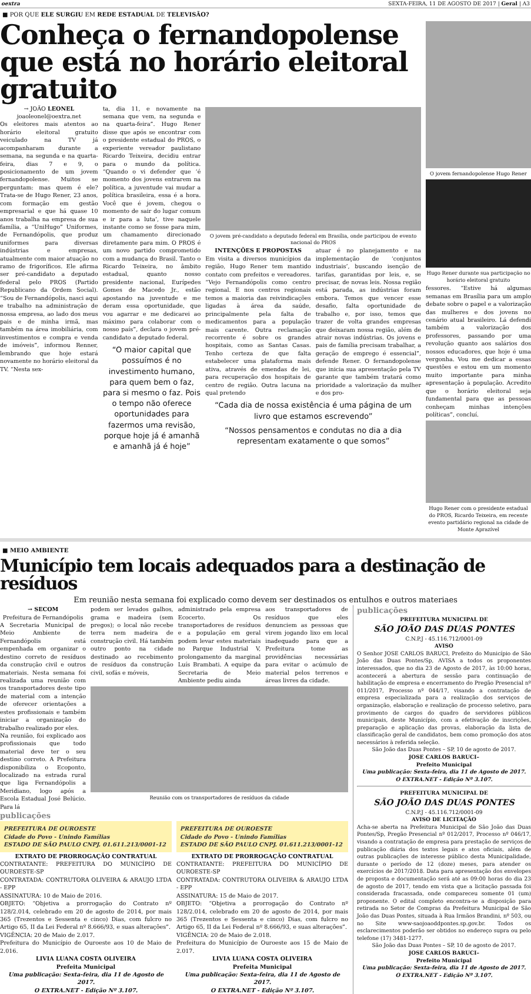oextra SEXTA-FEIRA, 11 DE AGOSTO DE 2017 | Geral | A3
■ POR QUE ELE SURGIU EM REDE ESTADUAL DE TELEVISÃO?
Conheça o fernandopolense que está no horário eleitoral gratuito
→ JOÃO LEONEL
joaoleonel@oextra.net
Os eleitores mais atentos ao horário eleitoral gratuito veiculado na TV já acompanharam durante a semana, na segunda e na quarta-feira, dias 7 e 9, o posicionamento de um jovem fernandopolense. Muitos se perguntam: mas quem é ele? Trata-se de Hugo Rener, 23 anos, com formação em gestão empresarial e que há quase 10 anos trabalha na empresa de sua família, a “UniHugo” Uniformes, de Fernandópolis, que produz uniformes para diversas indústrias e empresas, atualmente com maior atuação no ramo de frigoríficos. Ele afirma ser pré-candidato a deputado federal pelo PROS (Partido Republicano da Ordem Social). “Sou de Fernandópolis, nasci aqui e trabalho na administração de nossa empresa, ao lado dos meus pais e de minha irmã, mas também na área imobiliária, com investimentos e compra e venda de imóveis”, informou Renner, lembrando que hoje estará novamente no horário eleitoral da TV. “Nesta sex-
ta, dia 11, e novamente na semana que vem, na segunda e na quarta-feira”. Hugo Rener disse que após se encontrar com o presidente estadual do PROS, o experiente vereador paulistano Ricardo Teixeira, decidiu entrar para o mundo da política. “Quando o vi defender que ‘é momento dos jovens entrarem na política, a juventude vai mudar a política brasileira, essa é a hora. Você que é jovem, chegou o momento de sair do lugar comum e ir para a luta’, tive naquele instante como se fosse para mim, um chamamento direcionado diretamente para mim. O PROS é um novo partido comprometido com a mudança do Brasil. Tanto o Ricardo Teixeira, no âmbito estadual, quanto nosso presidente nacional, Eurípedes Gomes de Macedo Jr., estão apostando na juventude e me deram essa oportunidade, que vou agarrar e me dedicarei ao máximo para colaborar com o nosso país”, declara o jovem pré-candidato a deputado federal.
“O maior capital que possuímos é no investimento humano, para quem bem o faz, para si mesmo o faz. Pois o tempo não oferece oportunidades para fazermos uma revisão, porque hoje já é amanhã e amanhã já é hoje”
O jovem pré-candidato a deputado federal em Brasília, onde participou de evento nacional do PROS
INTENÇÕES E PROPOSTAS
Em visita a diversos municípios da região, Hugo Rener tem mantido contato com prefeitos e vereadores. “Vejo Fernandópolis como centro regional. E nos centros regionais temos a maioria das reivindicações ligadas à área da saúde, principalmente pela falta de medicamentos para a população mais carente. Outra reclamação recorrente é sobre os grandes hospitais, como as Santas Casas. Tenho certeza de que falta estabelecer uma plataforma mais ativa, através de emendas de lei, para recuperação dos hospitais de centro de região. Outra lacuna na qual pretendo
atuar é no planejamento e na implementação de ‘conjuntos industriais’, buscando isenção de tarifas, garantidas por leis, e, se precisar, de novas leis. Nossa região está parada, as indústrias foram embora. Temos que vencer esse desafio, falta oportunidade de trabalho e, por isso, temos que trazer de volta grandes empresas que deixaram nossa região, além de atrair novas indústrias. Os jovens e pais de família precisam trabalhar, a geração de emprego é essencial”, defende Rener. O fernandopolense que inicia sua apresentação pela TV garante que também tratará como prioridade a valorização da mulher e dos pro-
“Cada dia de nossa existência é uma página de um livro que estamos escrevendo”
“Nossos pensamentos e condutas no dia a dia representam exatamente o que somos”
O jovem fernandopolense Hugo Rener
Hugo Rener durante sua participação no horário eleitoral gratuito
fessores. “Estive há algumas semanas em Brasília para um amplo debate sobre o papel e a valorização das mulheres e dos jovens no cenário atual brasileiro. Lá defendi também a valorização dos professores, passando por uma revolução quanto aos salários dos nossos educadores, que hoje é uma vergonha. Vou me dedicar a essas questões e estou em um momento muito importante para minha apresentação à população. Acredito que o horário eleitoral seja fundamental para que as pessoas conheçam minhas intenções políticas”, concluí.
Hugo Rener com o presidente estadual do PROS, Ricardo Teixeira, em recente evento partidário regional na cidade de Monte Aprazível
■ MEIO AMBIENTE
Município tem locais adequados para a destinação de resíduos
Em reunião nesta semana foi explicado como devem ser destinados os entulhos e outros materiaes
→ SECOM
Prefeitura de Fernandópolis
A Secretaria Municipal de Meio Ambiente de Fernandópolis está empenhada em organizar o destino correto de resíduos da construção civil e outros materiais. Nesta semana foi realizada uma reunião com os transportadores deste tipo de material com a intenção de oferecer orientações a estes profissionais e também iniciar a organização do trabalho realizado por eles.
Na reunião, foi explicado aos profissionais que todo material deve ter o seu destino correto. A Prefeitura disponibiliza o Ecoponto, localizado na estrada rural que liga Fernandópolis a Meridiano, logo após a Escola Estadual José Belúcio. Para lá
podem ser levados galhos, grama e madeira (sem pregos); o local não recebe terra nem madeira de construção civil. Há também outro ponto na cidade destinado ao recebimento de resíduos da construção civil, sofás e móveis,
administrado pela empresa Ecocerto. Os transportadores de resíduos e a população em geral podem levar estes materiais no Parque Industrial V, prolongamento da marginal Luís Brambati. A equipe da Secretaria de Meio Ambiente pediu ainda
aos transportadores de resíduos que eles denunciem as pessoas que virem jogando lixo em local inadequado para que a Prefeitura tome as providências necessárias para evitar o acúmulo de material pelos terrenos e áreas livres da cidade.
Reunião com os transportadores de resíduos da cidade
publicações
PREFEITURA DE OUROESTE
Cidade do Povo - Unindo Famílias
ESTADO DE SÃO PAULO CNPJ. 01.611.213/0001-12
EXTRATO DE PRORROGAÇÃO CONTRATUAL
CONTRATANTE: PREFEITURA DO MUNICÍPIO DE OUROESTE-SP
CONTRATADA: CONTRUTORA OLIVEIRA & ARAUJO LTDA - EPP
ASSINATURA: 10 de Maio de 2016.
OBJETO: “Objetiva a prorrogação do Contrato nº 128/2.014, celebrado em 20 de agosto de 2014, por mais 365 (Trezentos e Sessenta e cinco) Dias, com fulcro no Artigo 65, II da Lei Federal nº 8.666/93, e suas alterações”.
VIGÊNCIA: 20 de Maio de 2.017.
Prefeitura do Município de Ouroeste aos 10 de Maio de 2.016.
LIVIA LUANA COSTA OLIVEIRA
Prefeita Municipal
Uma publicação: Sexta-feira, dia 11 de Agosto de 2017.
O EXTRA.NET - Edição Nº 3.107.
PREFEITURA DE OUROESTE
Cidade do Povo - Unindo Famílias
ESTADO DE SÃO PAULO CNPJ. 01.611.213/0001-12
EXTRATO DE PRORROGAÇÃO CONTRATUAL
CONTRATANTE: PREFEITURA DO MUNICÍPIO DE OUROESTE-SP
CONTRATADA: CONTRUTORA OLIVEIRA & ARAUJO LTDA - EPP
ASSINATURA: 15 de Maio de 2017.
OBJETO: “Objetiva a prorrogação do Contrato nº 128/2.014, celebrado em 20 de agosto de 2014, por mais 365 (Trezentos e Sessenta e cinco) Dias, com fulcro no Artigo 65, II da Lei Federal nº 8.666/93, e suas alterações”.
VIGÊNCIA: 20 de Maio de 2.018.
Prefeitura do Município de Ouroeste aos 15 de Maio de 2.017.
LIVIA LUANA COSTA OLIVEIRA
Prefeita Municipal
Uma publicação: Sexta-feira, dia 11 de Agosto de 2017.
O EXTRA.NET - Edição Nº 3.107.
publicações
PREFEITURA MUNICIPAL DE
SÃO JOÃO DAS DUAS PONTES
C.N.P.J - 45.116.712/0001-09
AVISO
O Senhor JOSE CARLOS BARUCI, Prefeito do Município de São João das Duas Pontes/Sp, AVISA a todos os proponentes interessados, que no dia 23 de Agosto de 2017, às 10:00 horas, acontecerá a abertura de sessão para continuação de habilitação de empresa e encerramento do Pregão Presencial nº 011/2017, Processo nº 044/17, visando a contratação de empresa especializada para a realização dos serviços de organização, elaboração e realização de processo seletivo, para provimento de cargos do quadro de servidores públicos municipais, deste Município, com a efetivação de inscrições, preparação e aplicação das provas, elaboração da lista de classificação geral de candidatos, bem como promoção dos atos necessários à referida seleção.
São João das Duas Pontes – SP, 10 de agosto de 2017.
JOSE CARLOS BARUCI–
Prefeito Municipal
Uma publicação: Sexta-feira, dia 11 de Agosto de 2017.
O EXTRA.NET - Edição Nº 3.107.
PREFEITURA MUNICIPAL DE
SÃO JOÃO DAS DUAS PONTES
C.N.P.J - 45.116.712/0001-09
AVISO DE LICITAÇÃO
Acha-se aberta na Prefeitura Municipal de São João das Duas Pontes/Sp, Pregão Presencial nº 012/2017, Processo nº 046/17, visando a contratação de empresa para prestação de serviços de publicação diária dos textos legais e atos oficiais, além de outras publicações de interesse público desta Municipalidade, durante o período de 12 (doze) meses, para atender os exercícios de 2017/2018. Data para apresentação dos envelopes de proposta e documentação será até as 09:00 horas do dia 23 de agosto de 2017, tendo em vista que a licitação passada foi considerada fracassada, onde compareceu somente 01 (um) proponente. O edital completo encontra-se a disposição para retirada no Setor de Compras da Prefeitura Municipal de São João das Duas Pontes, situada à Rua Irmãos Brandini, nº 503, ou no Site www-saojoaoddpontes.sp.gov.br. Todos os esclarecimentos poderão ser obtidos no endereço supra ou pelo telefone (17) 3481-1277.
São João das Duas Pontes – SP, 10 de agosto de 2017.
JOSE CARLOS BARUCI–
Prefeito Municipal
Uma publicação: Sexta-feira, dia 11 de Agosto de 2017.
O EXTRA.NET - Edição Nº 3.107.